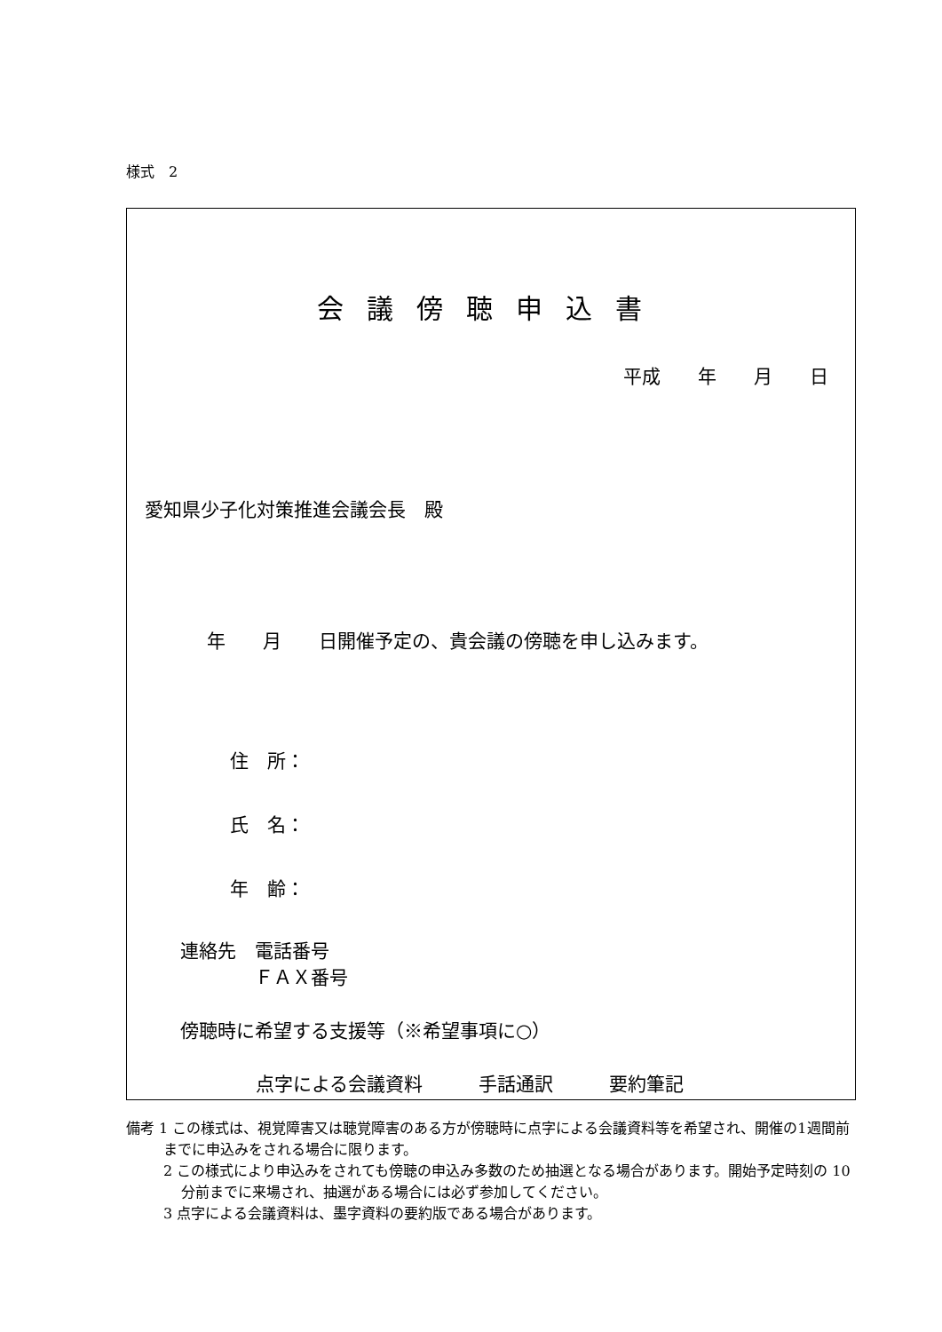様式　2
会議傍聴申込書
平成　　年　　月　　日
愛知県少子化対策推進会議会長　殿
年　　月　　日開催予定の、貴会議の傍聴を申し込みます。
住　所：
氏　名：
年　齢：
連絡先　電話番号
　　　　ＦＡＸ番号
傍聴時に希望する支援等（※希望事項に○）
点字による会議資料　　　手話通訳　　　要約筆記
備考 1 この様式は、視覚障害又は聴覚障害のある方が傍聴時に点字による会議資料等を希望され、開催の1週間前までに申込みをされる場合に限ります。
2 この様式により申込みをされても傍聴の申込み多数のため抽選となる場合があります。開始予定時刻の 10 分前までに来場され、抽選がある場合には必ず参加してください。
3 点字による会議資料は、墨字資料の要約版である場合があります。